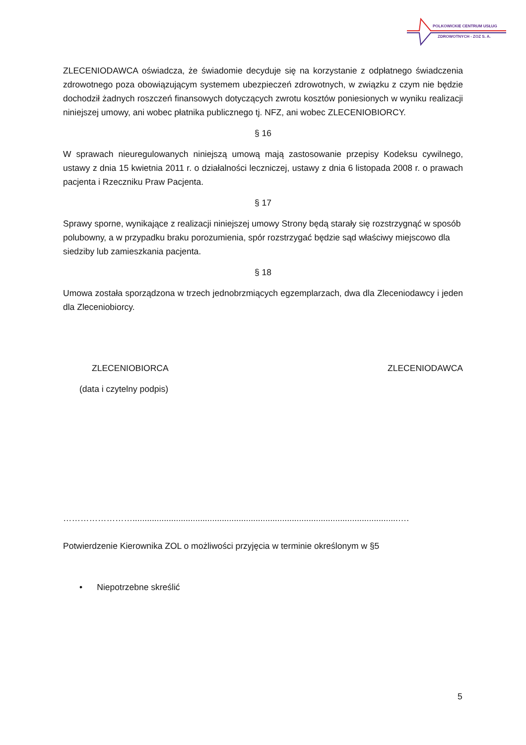POLKOWICKIE CENTRUM USŁUG
ZDROWOTNYCH - ZOZ S. A.
ZLECENIODAWCA oświadcza, że świadomie decyduje się na korzystanie z odpłatnego świadczenia zdrowotnego poza obowiązującym systemem ubezpieczeń zdrowotnych, w związku z czym nie będzie dochodził żadnych roszczeń finansowych dotyczących zwrotu kosztów poniesionych w wyniku realizacji niniejszej umowy, ani wobec płatnika publicznego tj. NFZ, ani wobec ZLECENIOBIORCY.
§ 16
W sprawach nieuregulowanych niniejszą umową mają zastosowanie przepisy Kodeksu cywilnego, ustawy z dnia 15 kwietnia 2011 r. o działalności leczniczej, ustawy z dnia 6 listopada 2008 r. o prawach pacjenta i Rzeczniku Praw Pacjenta.
§ 17
Sprawy sporne, wynikające z realizacji niniejszej umowy Strony będą starały się rozstrzygnąć w sposób polubowny, a w przypadku braku porozumienia, spór rozstrzygać będzie sąd właściwy miejscowo dla siedziby lub zamieszkania pacjenta.
§ 18
Umowa została sporządzona w trzech jednobrzmiących egzemplarzach, dwa dla Zleceniodawcy i jeden dla Zleceniobiorcy.
ZLECENIOBIORCA ZLECENIODAWCA
(data i czytelny podpis)
……………………..............................................................................................................….
Potwierdzenie Kierownika ZOL o możliwości przyjęcia w terminie określonym w §5
• Niepotrzebne skreślić
5